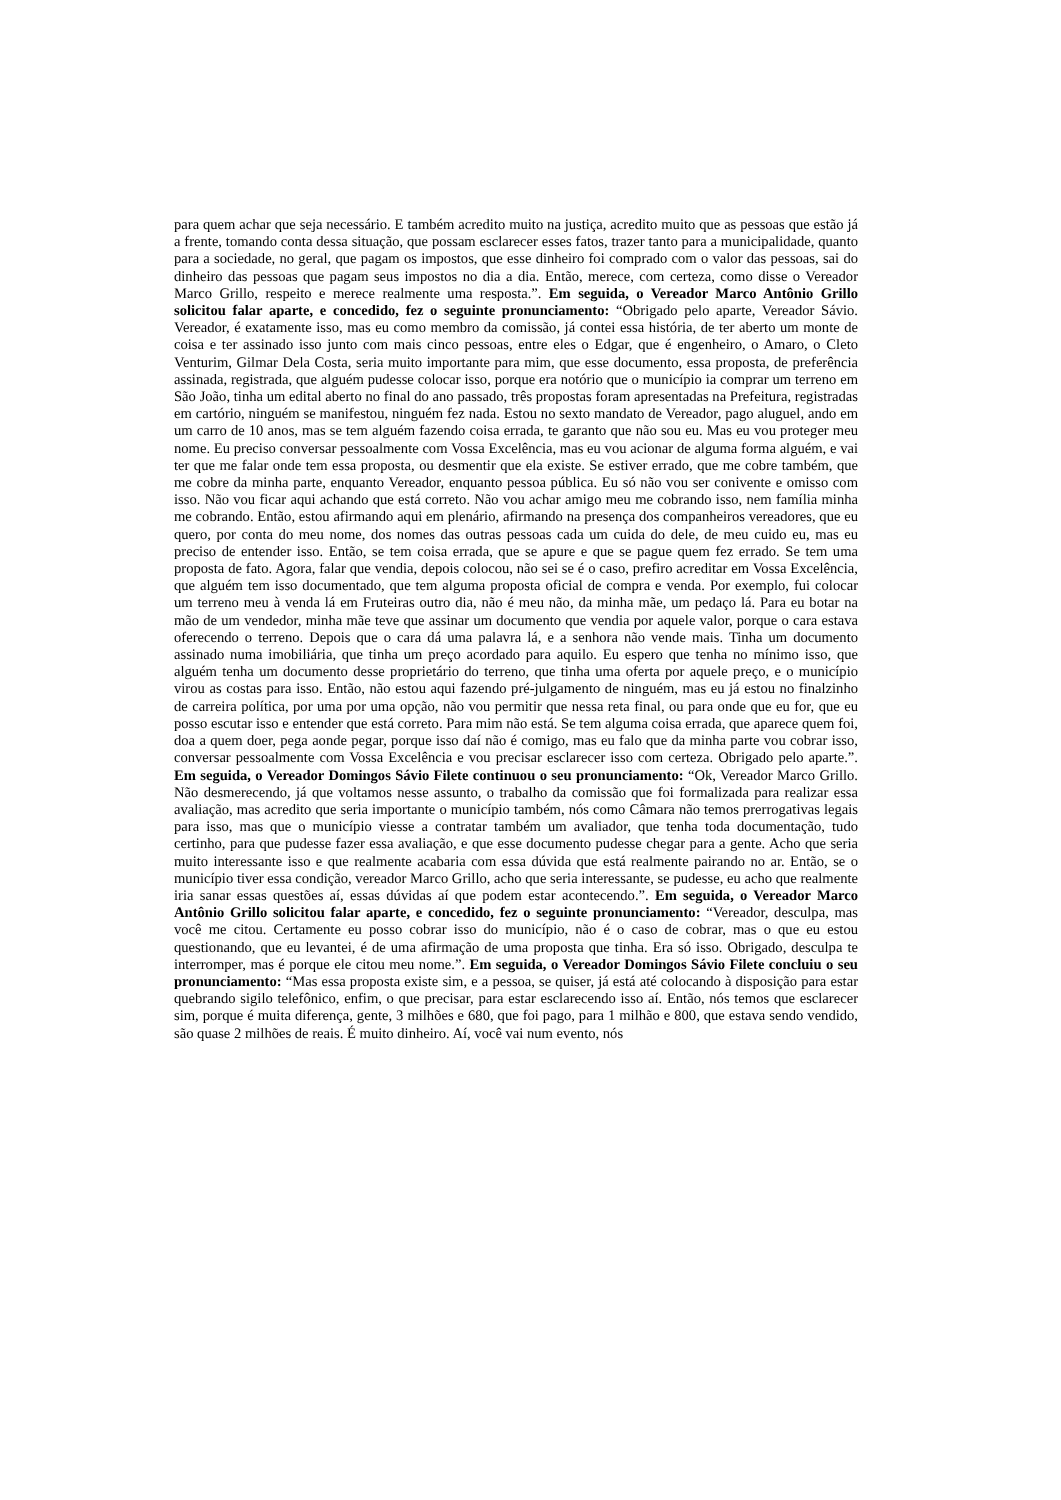para quem achar que seja necessário. E também acredito muito na justiça, acredito muito que as pessoas que estão já a frente, tomando conta dessa situação, que possam esclarecer esses fatos, trazer tanto para a municipalidade, quanto para a sociedade, no geral, que pagam os impostos, que esse dinheiro foi comprado com o valor das pessoas, sai do dinheiro das pessoas que pagam seus impostos no dia a dia. Então, merece, com certeza, como disse o Vereador Marco Grillo, respeito e merece realmente uma resposta.”. Em seguida, o Vereador Marco Antônio Grillo solicitou falar aparte, e concedido, fez o seguinte pronunciamento: “Obrigado pelo aparte, Vereador Sávio. Vereador, é exatamente isso, mas eu como membro da comissão, já contei essa história, de ter aberto um monte de coisa e ter assinado isso junto com mais cinco pessoas, entre eles o Edgar, que é engenheiro, o Amaro, o Cleto Venturim, Gilmar Dela Costa, seria muito importante para mim, que esse documento, essa proposta, de preferência assinada, registrada, que alguém pudesse colocar isso, porque era notório que o município ia comprar um terreno em São João, tinha um edital aberto no final do ano passado, três propostas foram apresentadas na Prefeitura, registradas em cartório, ninguém se manifestou, ninguém fez nada. Estou no sexto mandato de Vereador, pago aluguel, ando em um carro de 10 anos, mas se tem alguém fazendo coisa errada, te garanto que não sou eu. Mas eu vou proteger meu nome. Eu preciso conversar pessoalmente com Vossa Excelência, mas eu vou acionar de alguma forma alguém, e vai ter que me falar onde tem essa proposta, ou desmentir que ela existe. Se estiver errado, que me cobre também, que me cobre da minha parte, enquanto Vereador, enquanto pessoa pública. Eu só não vou ser conivente e omisso com isso. Não vou ficar aqui achando que está correto. Não vou achar amigo meu me cobrando isso, nem família minha me cobrando. Então, estou afirmando aqui em plenário, afirmando na presença dos companheiros vereadores, que eu quero, por conta do meu nome, dos nomes das outras pessoas cada um cuida do dele, de meu cuido eu, mas eu preciso de entender isso. Então, se tem coisa errada, que se apure e que se pague quem fez errado. Se tem uma proposta de fato. Agora, falar que vendia, depois colocou, não sei se é o caso, prefiro acreditar em Vossa Excelência, que alguém tem isso documentado, que tem alguma proposta oficial de compra e venda. Por exemplo, fui colocar um terreno meu à venda lá em Fruteiras outro dia, não é meu não, da minha mãe, um pedaço lá. Para eu botar na mão de um vendedor, minha mãe teve que assinar um documento que vendia por aquele valor, porque o cara estava oferecendo o terreno. Depois que o cara dá uma palavra lá, e a senhora não vende mais. Tinha um documento assinado numa imobiliária, que tinha um preço acordado para aquilo. Eu espero que tenha no mínimo isso, que alguém tenha um documento desse proprietário do terreno, que tinha uma oferta por aquele preço, e o município virou as costas para isso. Então, não estou aqui fazendo pré-julgamento de ninguém, mas eu já estou no finalzinho de carreira política, por uma por uma opção, não vou permitir que nessa reta final, ou para onde que eu for, que eu posso escutar isso e entender que está correto. Para mim não está. Se tem alguma coisa errada, que aparece quem foi, doa a quem doer, pega aonde pegar, porque isso daí não é comigo, mas eu falo que da minha parte vou cobrar isso, conversar pessoalmente com Vossa Excelência e vou precisar esclarecer isso com certeza. Obrigado pelo aparte.”. Em seguida, o Vereador Domingos Sávio Filete continuou o seu pronunciamento: “Ok, Vereador Marco Grillo. Não desmerecendo, já que voltamos nesse assunto, o trabalho da comissão que foi formalizada para realizar essa avaliação, mas acredito que seria importante o município também, nós como Câmara não temos prerrogativas legais para isso, mas que o município viesse a contratar também um avaliador, que tenha toda documentação, tudo certinho, para que pudesse fazer essa avaliação, e que esse documento pudesse chegar para a gente. Acho que seria muito interessante isso e que realmente acabaria com essa dúvida que está realmente pairando no ar. Então, se o município tiver essa condição, vereador Marco Grillo, acho que seria interessante, se pudesse, eu acho que realmente iria sanar essas questões aí, essas dúvidas aí que podem estar acontecendo.”. Em seguida, o Vereador Marco Antônio Grillo solicitou falar aparte, e concedido, fez o seguinte pronunciamento: “Vereador, desculpa, mas você me citou. Certamente eu posso cobrar isso do município, não é o caso de cobrar, mas o que eu estou questionando, que eu levantei, é de uma afirmação de uma proposta que tinha. Era só isso. Obrigado, desculpa te interromper, mas é porque ele citou meu nome.”. Em seguida, o Vereador Domingos Sávio Filete concluiu o seu pronunciamento: “Mas essa proposta existe sim, e a pessoa, se quiser, já está até colocando à disposição para estar quebrando sigilo telefônico, enfim, o que precisar, para estar esclarecendo isso aí. Então, nós temos que esclarecer sim, porque é muita diferença, gente, 3 milhões e 680, que foi pago, para 1 milhão e 800, que estava sendo vendido, são quase 2 milhões de reais. É muito dinheiro. Aí, você vai num evento, nós